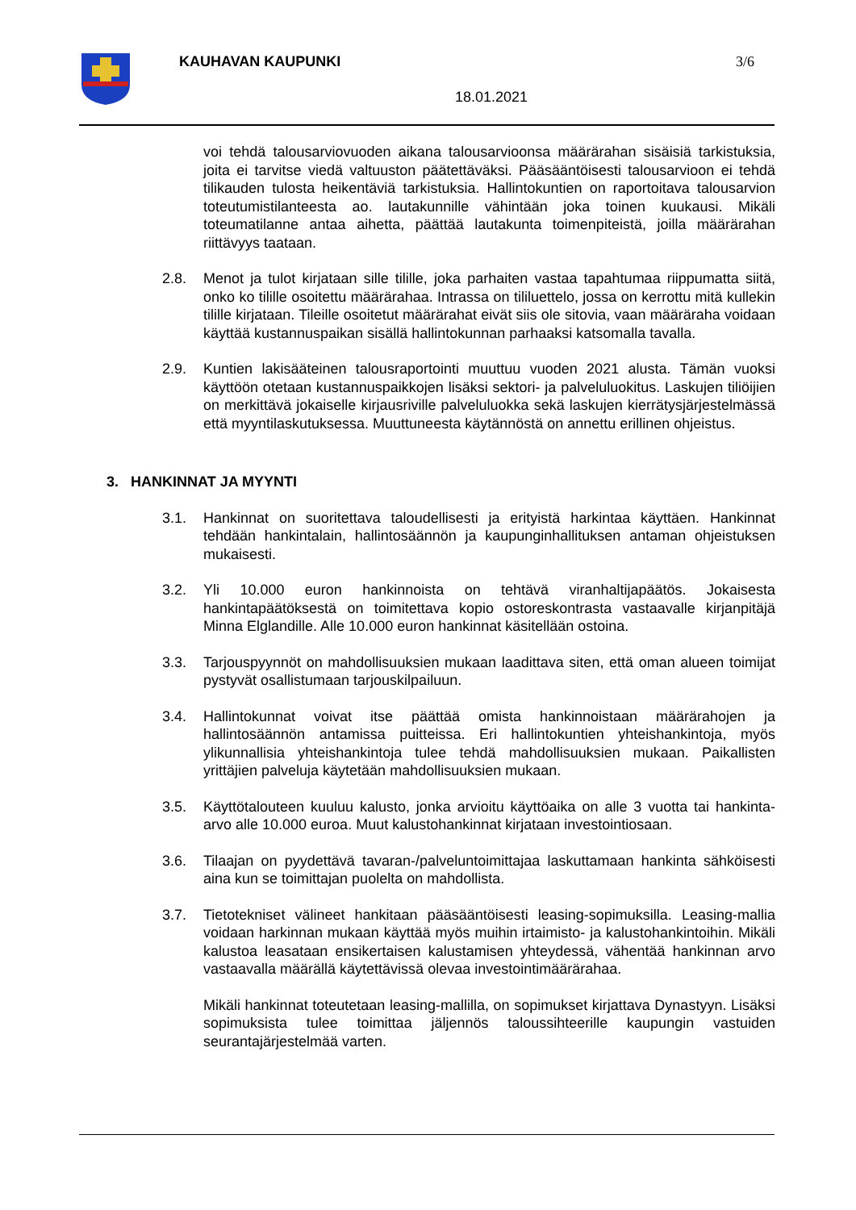KAUHAVAN KAUPUNKI 3/6
18.01.2021
voi tehdä talousarviovuoden aikana talousarvioonsa määrärahan sisäisiä tarkistuksia, joita ei tarvitse viedä valtuuston päätettäväksi. Pääsääntöisesti talousarvioon ei tehdä tilikauden tulosta heikentäviä tarkistuksia. Hallintokuntien on raportoitava talousarvion toteutumistilanteesta ao. lautakunnille vähintään joka toinen kuukausi. Mikäli toteumatilanne antaa aihetta, päättää lautakunta toimenpiteistä, joilla määrärahan riittävyys taataan.
2.8. Menot ja tulot kirjataan sille tilille, joka parhaiten vastaa tapahtumaa riippumatta siitä, onko ko tilille osoitettu määrärahaa. Intrassa on tililuettelo, jossa on kerrottu mitä kullekin tilille kirjataan. Tileille osoitetut määrärahat eivät siis ole sitovia, vaan määräraha voidaan käyttää kustannuspaikan sisällä hallintokunnan parhaaksi katsomalla tavalla.
2.9. Kuntien lakisääteinen talousraportointi muuttuu vuoden 2021 alusta. Tämän vuoksi käyttöön otetaan kustannuspaikkojen lisäksi sektori- ja palveluluokitus. Laskujen tiliöijien on merkittävä jokaiselle kirjausriville palveluluokka sekä laskujen kierrätysjärjestelmässä että myyntilaskutuksessa. Muuttuneesta käytännöstä on annettu erillinen ohjeistus.
3. HANKINNAT JA MYYNTI
3.1. Hankinnat on suoritettava taloudellisesti ja erityistä harkintaa käyttäen. Hankinnat tehdään hankintalain, hallintosäännön ja kaupunginhallituksen antaman ohjeistuksen mukaisesti.
3.2. Yli 10.000 euron hankinnoista on tehtävä viranhaltijapäätös. Jokaisesta hankintapäätöksestä on toimitettava kopio ostoreskontrasta vastaavalle kirjanpitäjä Minna Elglandille. Alle 10.000 euron hankinnat käsitellään ostoina.
3.3. Tarjouspyynnöt on mahdollisuuksien mukaan laadittava siten, että oman alueen toimijat pystyvät osallistumaan tarjouskilpailuun.
3.4. Hallintokunnat voivat itse päättää omista hankinnoistaan määrärahojen ja hallintosäännön antamissa puitteissa. Eri hallintokuntien yhteishankintoja, myös ylikunnallisia yhteishankintoja tulee tehdä mahdollisuuksien mukaan. Paikallisten yrittäjien palveluja käytetään mahdollisuuksien mukaan.
3.5. Käyttötalouteen kuuluu kalusto, jonka arvioitu käyttöaika on alle 3 vuotta tai hankinta-arvo alle 10.000 euroa. Muut kalustohankinnat kirjataan investointiosaan.
3.6. Tilaajan on pyydettävä tavaran-/palveluntoimittajaa laskuttamaan hankinta sähköisesti aina kun se toimittajan puolelta on mahdollista.
3.7. Tietotekniset välineet hankitaan pääsääntöisesti leasing-sopimuksilla. Leasing-mallia voidaan harkinnan mukaan käyttää myös muihin irtaimisto- ja kalustohankintoihin. Mikäli kalustoa leasataan ensikertaisen kalustamisen yhteydessä, vähentää hankinnan arvo vastaavalla määrällä käytettävissä olevaa investointimäärärahaa.
Mikäli hankinnat toteutetaan leasing-mallilla, on sopimukset kirjattava Dynastyyn. Lisäksi sopimuksista tulee toimittaa jäljennös taloussihteerille kaupungin vastuiden seurantajärjestelmää varten.